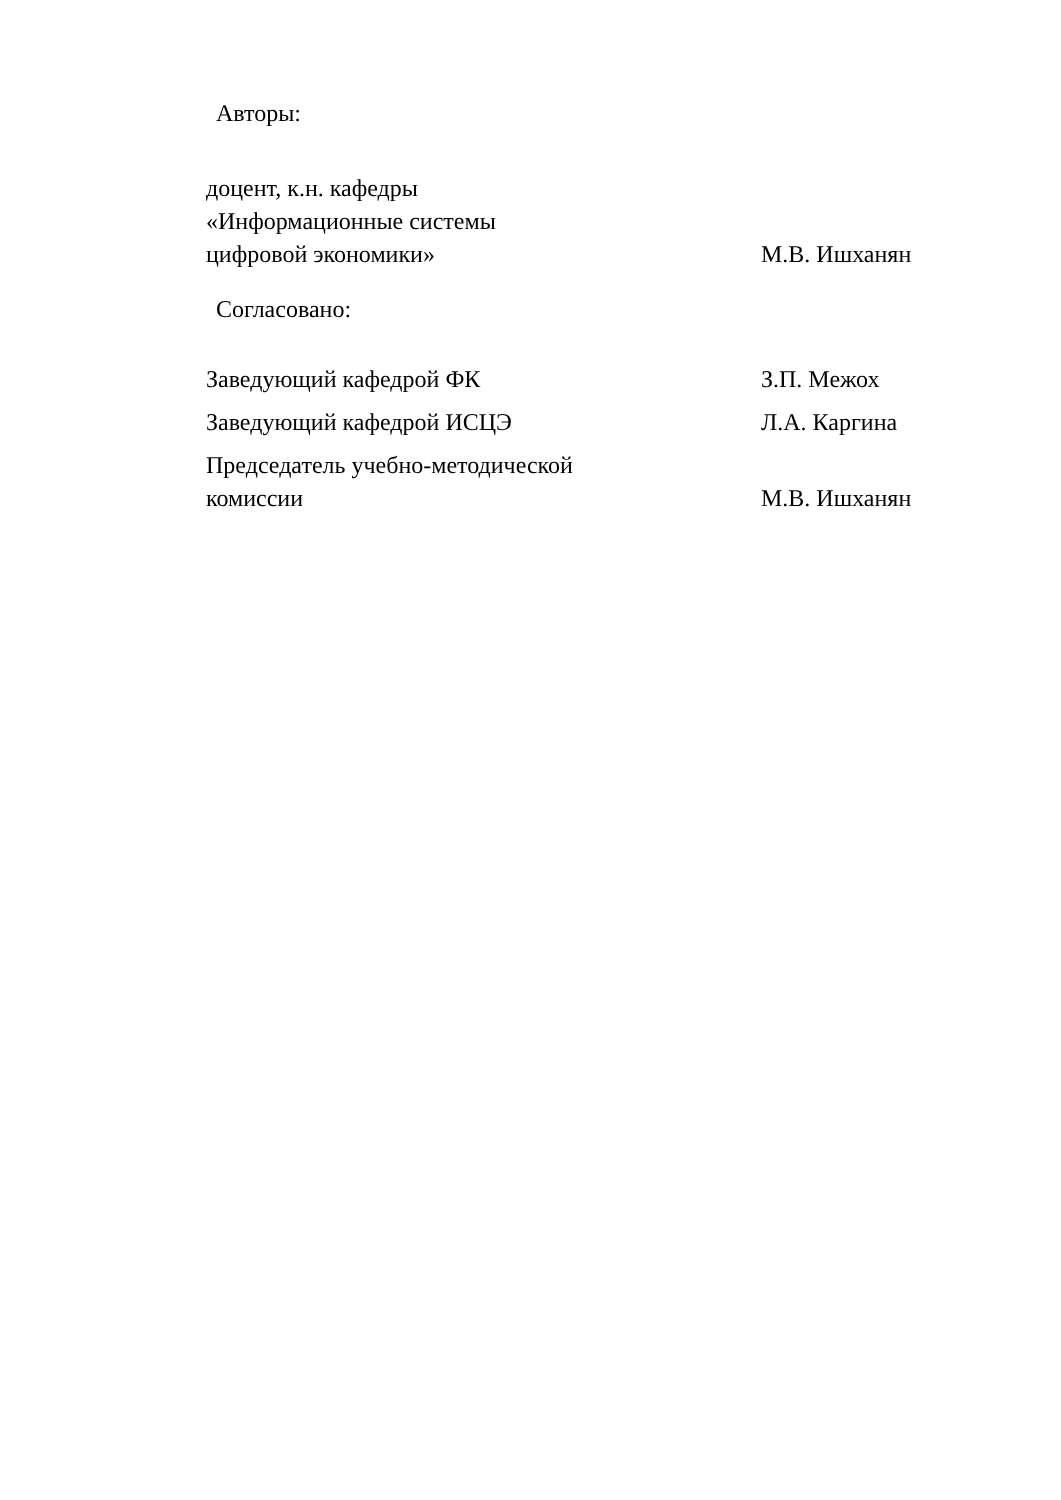Авторы:
доцент, к.н. кафедры
«Информационные системы
цифровой экономики»
М.В. Ишханян
Согласовано:
Заведующий кафедрой ФК
З.П. Межох
Заведующий кафедрой ИСЦЭ
Л.А. Каргина
Председатель учебно-методической
комиссии
М.В. Ишханян